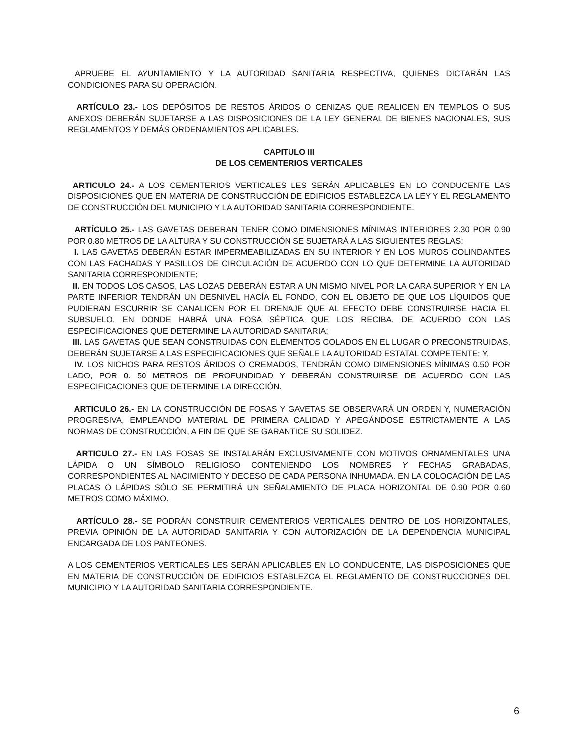APRUEBE EL AYUNTAMIENTO Y LA AUTORIDAD SANITARIA RESPECTIVA, QUIENES DICTARÁN LAS CONDICIONES PARA SU OPERACIÓN.
ARTÍCULO 23.- LOS DEPÓSITOS DE RESTOS ÁRIDOS O CENIZAS QUE REALICEN EN TEMPLOS O SUS ANEXOS DEBERÁN SUJETARSE A LAS DISPOSICIONES DE LA LEY GENERAL DE BIENES NACIONALES, SUS REGLAMENTOS Y DEMÁS ORDENAMIENTOS APLICABLES.
CAPITULO III
DE LOS CEMENTERIOS VERTICALES
ARTICULO 24.- A LOS CEMENTERIOS VERTICALES LES SERÁN APLICABLES EN LO CONDUCENTE LAS DISPOSICIONES QUE EN MATERIA DE CONSTRUCCIÓN DE EDIFICIOS ESTABLEZCA LA LEY Y EL REGLAMENTO DE CONSTRUCCIÓN DEL MUNICIPIO Y LA AUTORIDAD SANITARIA CORRESPONDIENTE.
ARTÍCULO 25.- LAS GAVETAS DEBERAN TENER COMO DIMENSIONES MÍNIMAS INTERIORES 2.30 POR 0.90 POR 0.80 METROS DE LA ALTURA Y SU CONSTRUCCIÓN SE SUJETARÁ A LAS SIGUIENTES REGLAS:
I. LAS GAVETAS DEBERÁN ESTAR IMPERMEABILIZADAS EN SU INTERIOR Y EN LOS MUROS COLINDANTES CON LAS FACHADAS Y PASILLOS DE CIRCULACIÓN DE ACUERDO CON LO QUE DETERMINE LA AUTORIDAD SANITARIA CORRESPONDIENTE;
II. EN TODOS LOS CASOS, LAS LOZAS DEBERÁN ESTAR A UN MISMO NIVEL POR LA CARA SUPERIOR Y EN LA PARTE INFERIOR TENDRÁN UN DESNIVEL HACÍA EL FONDO, CON EL OBJETO DE QUE LOS LÍQUIDOS QUE PUDIERAN ESCURRIR SE CANALICEN POR EL DRENAJE QUE AL EFECTO DEBE CONSTRUIRSE HACIA EL SUBSUELO, EN DONDE HABRÁ UNA FOSA SÉPTICA QUE LOS RECIBA, DE ACUERDO CON LAS ESPECIFICACIONES QUE DETERMINE LA AUTORIDAD SANITARIA;
III. LAS GAVETAS QUE SEAN CONSTRUIDAS CON ELEMENTOS COLADOS EN EL LUGAR O PRECONSTRUIDAS, DEBERÁN SUJETARSE A LAS ESPECIFICACIONES QUE SEÑALE LA AUTORIDAD ESTATAL COMPETENTE; Y,
IV. LOS NICHOS PARA RESTOS ÁRIDOS O CREMADOS, TENDRÁN COMO DIMENSIONES MÍNIMAS 0.50 POR LADO, POR 0. 50 METROS DE PROFUNDIDAD Y DEBERÁN CONSTRUIRSE DE ACUERDO CON LAS ESPECIFICACIONES QUE DETERMINE LA DIRECCIÓN.
ARTICULO 26.- EN LA CONSTRUCCIÓN DE FOSAS Y GAVETAS SE OBSERVARÁ UN ORDEN Y, NUMERACIÓN PROGRESIVA, EMPLEANDO MATERIAL DE PRIMERA CALIDAD Y APEGÁNDOSE ESTRICTAMENTE A LAS NORMAS DE CONSTRUCCIÓN, A FIN DE QUE SE GARANTICE SU SOLIDEZ.
ARTICULO 27.- EN LAS FOSAS SE INSTALARÁN EXCLUSIVAMENTE CON MOTIVOS ORNAMENTALES UNA LÁPIDA O UN SÍMBOLO RELIGIOSO CONTENIENDO LOS NOMBRES Y FECHAS GRABADAS, CORRESPONDIENTES AL NACIMIENTO Y DECESO DE CADA PERSONA INHUMADA. EN LA COLOCACIÓN DE LAS PLACAS O LÁPIDAS SÓLO SE PERMITIRÁ UN SEÑALAMIENTO DE PLACA HORIZONTAL DE 0.90 POR 0.60 METROS COMO MÁXIMO.
ARTÍCULO 28.- SE PODRÁN CONSTRUIR CEMENTERIOS VERTICALES DENTRO DE LOS HORIZONTALES, PREVIA OPINIÓN DE LA AUTORIDAD SANITARIA Y CON AUTORIZACIÓN DE LA DEPENDENCIA MUNICIPAL ENCARGADA DE LOS PANTEONES.
A LOS CEMENTERIOS VERTICALES LES SERÁN APLICABLES EN LO CONDUCENTE, LAS DISPOSICIONES QUE EN MATERIA DE CONSTRUCCIÓN DE EDIFICIOS ESTABLEZCA EL REGLAMENTO DE CONSTRUCCIONES DEL MUNICIPIO Y LA AUTORIDAD SANITARIA CORRESPONDIENTE.
6